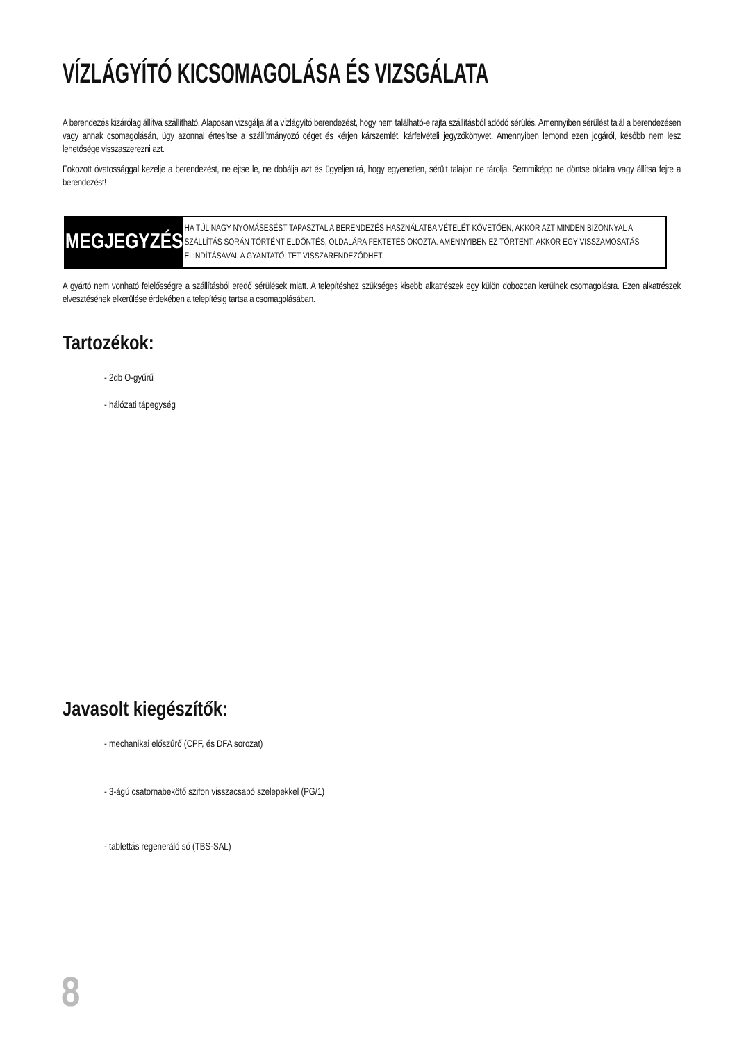VÍZLÁGYÍTÓ KICSOMAGOLÁSA ÉS VIZSGÁLATA
A berendezés kizárólag állítva szállítható. Alaposan vizsgálja át a vízlágyító berendezést, hogy nem található-e rajta szállításból adódó sérülés. Amennyiben sérülést talál a berendezésen vagy annak csomagolásán, úgy azonnal értesítse a szállítmányozó céget és kérjen kárszemlét, kárfelvételi jegyzőkönyvet. Amennyiben lemond ezen jogáról, később nem lesz lehetősége visszaszerezni azt.
Fokozott óvatossággal kezelje a berendezést, ne ejtse le, ne dobálja azt és ügyeljen rá, hogy egyenetlen, sérült talajon ne tárolja. Semmiképp ne döntse oldalra vagy állítsa fejre a berendezést!
MEGJEGYZÉS
HA TÚL NAGY NYOMÁSESÉST TAPASZTAL A BERENDEZÉS HASZNÁLATBA VÉTELÉT KÖVETŐEN, AKKOR AZT MINDEN BIZONNYAL A SZÁLLÍTÁS SORÁN TÖRTÉNT ELDÖNTÉS, OLDALÁRA FEKTETÉS OKOZTA. AMENNYIBEN EZ TÖRTÉNT, AKKOR EGY VISSZAMOSATÁS ELINDÍTÁSÁVAL A GYANTATÖLTET VISSZARENDEZŐDHET.
A gyártó nem vonható felelősségre a szállításból eredő sérülések miatt. A telepítéshez szükséges kisebb alkatrészek egy külön dobozban kerülnek csomagolásra. Ezen alkatrészek elvesztésének elkerülése érdekében a telepítésig tartsa a csomagolásában.
Tartozékok:
- 2db O-gyűrű
- hálózati tápegység
Javasolt kiegészítők:
- mechanikai előszűrő (CPF, és DFA sorozat)
- 3-ágú csatornabekötő szifon visszacsapó szelepekkel (PG/1)
- tablettás regeneráló só (TBS-SAL)
8